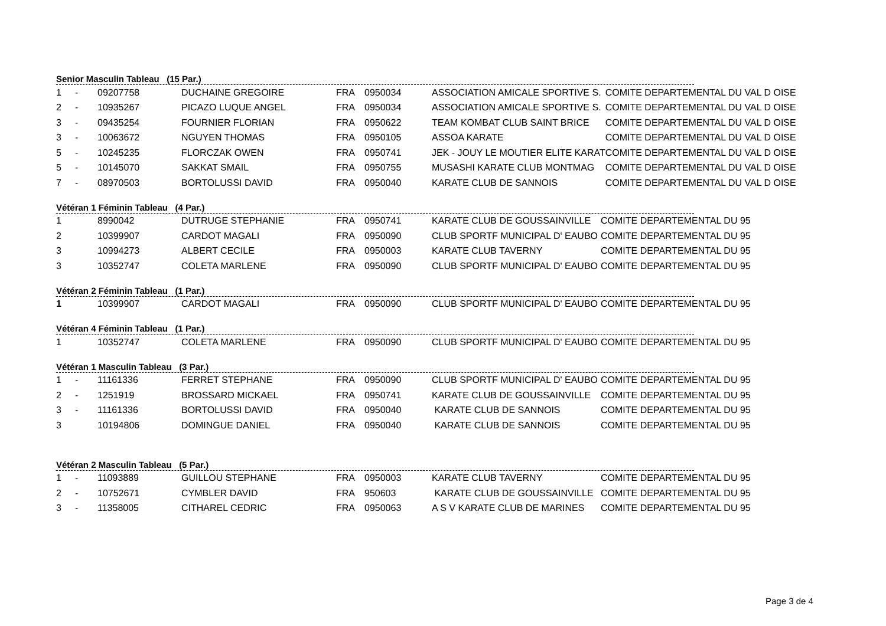Senior Masculin Tableau (15 Par.)
| 1 | - | 09207758 | DUCHAINE GREGOIRE | FRA | 0950034 | ASSOCIATION AMICALE SPORTIVE S. | COMITE DEPARTEMENTAL DU VAL D OISE |
| 2 | - | 10935267 | PICAZO LUQUE ANGEL | FRA | 0950034 | ASSOCIATION AMICALE SPORTIVE S. | COMITE DEPARTEMENTAL DU VAL D OISE |
| 3 | - | 09435254 | FOURNIER FLORIAN | FRA | 0950622 | TEAM KOMBAT CLUB SAINT BRICE | COMITE DEPARTEMENTAL DU VAL D OISE |
| 3 | - | 10063672 | NGUYEN THOMAS | FRA | 0950105 | ASSOA KARATE | COMITE DEPARTEMENTAL DU VAL D OISE |
| 5 | - | 10245235 | FLORCZAK OWEN | FRA | 0950741 | JEK - JOUY LE MOUTIER ELITE KARAT | COMITE DEPARTEMENTAL DU VAL D OISE |
| 5 | - | 10145070 | SAKKAT SMAIL | FRA | 0950755 | MUSASHI KARATE CLUB MONTMAG | COMITE DEPARTEMENTAL DU VAL D OISE |
| 7 | - | 08970503 | BORTOLUSSI DAVID | FRA | 0950040 | KARATE CLUB DE SANNOIS | COMITE DEPARTEMENTAL DU VAL D OISE |
Vétéran 1 Féminin Tableau (4 Par.)
| 1 | | 8990042 | DUTRUGE STEPHANIE | FRA | 0950741 | KARATE CLUB DE GOUSSAINVILLE | COMITE DEPARTEMENTAL DU 95 |
| 2 | | 10399907 | CARDOT MAGALI | FRA | 0950090 | CLUB SPORTF MUNICIPAL D' EAUBO | COMITE DEPARTEMENTAL DU 95 |
| 3 | | 10994273 | ALBERT CECILE | FRA | 0950003 | KARATE CLUB TAVERNY | COMITE DEPARTEMENTAL DU 95 |
| 3 | | 10352747 | COLETA MARLENE | FRA | 0950090 | CLUB SPORTF MUNICIPAL D' EAUBO | COMITE DEPARTEMENTAL DU 95 |
Vétéran 2 Féminin Tableau (1 Par.)
| 1 | | 10399907 | CARDOT MAGALI | FRA | 0950090 | CLUB SPORTF MUNICIPAL D' EAUBO | COMITE DEPARTEMENTAL DU 95 |
Vétéran 4 Féminin Tableau (1 Par.)
| 1 | | 10352747 | COLETA MARLENE | FRA | 0950090 | CLUB SPORTF MUNICIPAL D' EAUBO | COMITE DEPARTEMENTAL DU 95 |
Vétéran 1 Masculin Tableau (3 Par.)
| 1 | - | 11161336 | FERRET STEPHANE | FRA | 0950090 | CLUB SPORTF MUNICIPAL D' EAUBO | COMITE DEPARTEMENTAL DU 95 |
| 2 | - | 1251919 | BROSSARD MICKAEL | FRA | 0950741 | KARATE CLUB DE GOUSSAINVILLE | COMITE DEPARTEMENTAL DU 95 |
| 3 | - | 11161336 | BORTOLUSSI DAVID | FRA | 0950040 | KARATE CLUB DE SANNOIS | COMITE DEPARTEMENTAL DU 95 |
| 3 | | 10194806 | DOMINGUE DANIEL | FRA | 0950040 | KARATE CLUB DE SANNOIS | COMITE DEPARTEMENTAL DU 95 |
Vétéran 2 Masculin Tableau (5 Par.)
| 1 | - | 11093889 | GUILLOU STEPHANE | FRA | 0950003 | KARATE CLUB TAVERNY | COMITE DEPARTEMENTAL DU 95 |
| 2 | - | 10752671 | CYMBLER DAVID | FRA | 950603 | KARATE CLUB DE GOUSSAINVILLE | COMITE DEPARTEMENTAL DU 95 |
| 3 | - | 11358005 | CITHAREL CEDRIC | FRA | 0950063 | A S V KARATE CLUB DE MARINES | COMITE DEPARTEMENTAL DU 95 |
Page 3 de 4